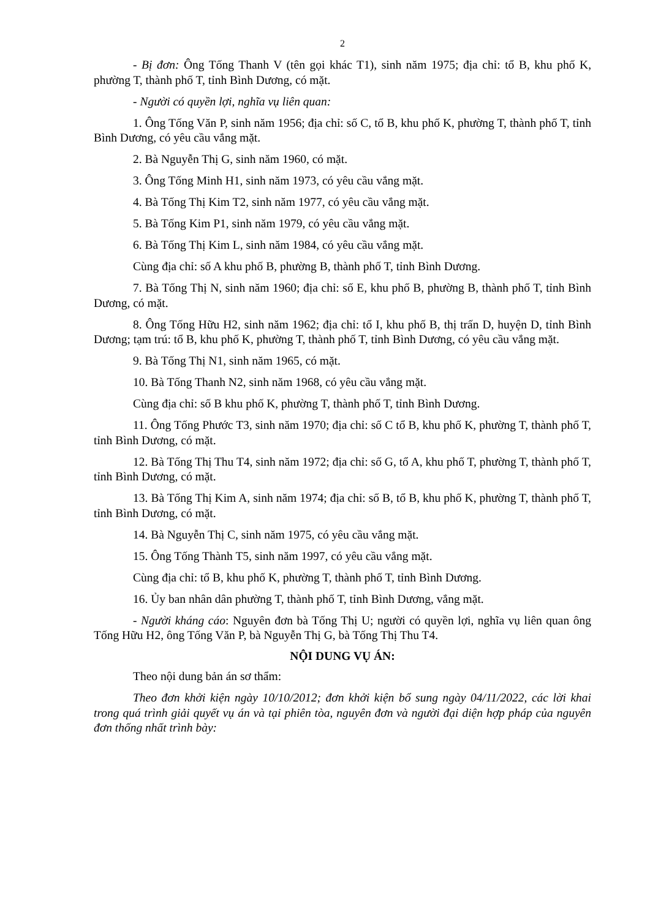2
- Bị đơn: Ông Tống Thanh V (tên gọi khác T1), sinh năm 1975; địa chỉ: tổ B, khu phố K, phường T, thành phố T, tỉnh Bình Dương, có mặt.
- Người có quyền lợi, nghĩa vụ liên quan:
1. Ông Tống Văn P, sinh năm 1956; địa chỉ: số C, tổ B, khu phố K, phường T, thành phố T, tỉnh Bình Dương, có yêu cầu vắng mặt.
2. Bà Nguyễn Thị G, sinh năm 1960, có mặt.
3. Ông Tống Minh H1, sinh năm 1973, có yêu cầu vắng mặt.
4. Bà Tống Thị Kim T2, sinh năm 1977, có yêu cầu vắng mặt.
5. Bà Tống Kim P1, sinh năm 1979, có yêu cầu vắng mặt.
6. Bà Tống Thị Kim L, sinh năm 1984, có yêu cầu vắng mặt.
Cùng địa chỉ: số A khu phố B, phường B, thành phố T, tỉnh Bình Dương.
7. Bà Tống Thị N, sinh năm 1960; địa chỉ: số E, khu phố B, phường B, thành phố T, tỉnh Bình Dương, có mặt.
8. Ông Tống Hữu H2, sinh năm 1962; địa chỉ: tổ I, khu phố B, thị trấn D, huyện D, tỉnh Bình Dương; tạm trú: tổ B, khu phố K, phường T, thành phố T, tỉnh Bình Dương, có yêu cầu vắng mặt.
9. Bà Tống Thị N1, sinh năm 1965, có mặt.
10. Bà Tống Thanh N2, sinh năm 1968, có yêu cầu vắng mặt.
Cùng địa chỉ: số B khu phố K, phường T, thành phố T, tỉnh Bình Dương.
11. Ông Tống Phước T3, sinh năm 1970; địa chỉ: số C tổ B, khu phố K, phường T, thành phố T, tỉnh Bình Dương, có mặt.
12. Bà Tống Thị Thu T4, sinh năm 1972; địa chỉ: số G, tổ A, khu phố T, phường T, thành phố T, tỉnh Bình Dương, có mặt.
13. Bà Tống Thị Kim A, sinh năm 1974; địa chỉ: số B, tổ B, khu phố K, phường T, thành phố T, tỉnh Bình Dương, có mặt.
14. Bà Nguyễn Thị C, sinh năm 1975, có yêu cầu vắng mặt.
15. Ông Tống Thành T5, sinh năm 1997, có yêu cầu vắng mặt.
Cùng địa chỉ: tổ B, khu phố K, phường T, thành phố T, tỉnh Bình Dương.
16. Ủy ban nhân dân phường T, thành phố T, tỉnh Bình Dương, vắng mặt.
- Người kháng cáo: Nguyên đơn bà Tống Thị U; người có quyền lợi, nghĩa vụ liên quan ông Tống Hữu H2, ông Tống Văn P, bà Nguyễn Thị G, bà Tống Thị Thu T4.
NỘI DUNG VỤ ÁN:
Theo nội dung bản án sơ thẩm:
Theo đơn khởi kiện ngày 10/10/2012; đơn khởi kiện bổ sung ngày 04/11/2022, các lời khai trong quá trình giải quyết vụ án và tại phiên tòa, nguyên đơn và người đại diện hợp pháp của nguyên đơn thống nhất trình bày: